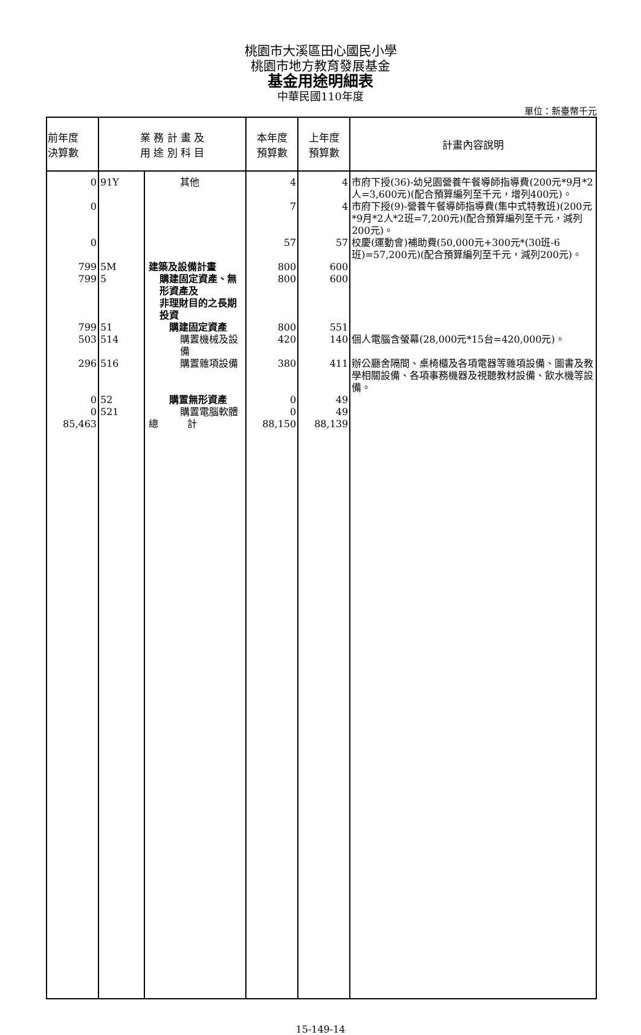桃園市大溪區田心國民小學
桃園市地方教育發展基金
基金用途明細表
中華民國110年度
單位：新臺幣千元
| 前年度 決算數 | 業 務 計 畫 及 用 途 別 科 目 | | 本年度 預算數 | 上年度 預算數 | 計畫內容說明 |
| --- | --- | --- | --- | --- | --- |
| 0 | 91Y | 其他 | 4 | 4 | 市府下授(36)-幼兒園營養午餐導師指導費(200元*9月*2人=3,600元)(配合預算編列至千元，增列400元)。 |
| 0 | | | 7 | 4 | 市府下授(9)-營養午餐導師指導費(集中式特教班)(200元*9月*2人*2班=7,200元)(配合預算編列至千元，減列200元)。 |
| 0 | | | 57 | 57 | 校慶(運動會)補助費(50,000元+300元*(30班-6班)=57,200元)(配合預算編列至千元，減列200元)。 |
| 799 | 5M | 建築及設備計畫 | 800 | 600 | |
| 799 | 5 | 購建固定資產、無形資產及 非理財目的之長期投資 | 800 | 600 | |
| 799 | 51 | 購建固定資產 | 800 | 551 | |
| 503 | 514 | 購置機械及設備 | 420 | 140 | 個人電腦含螢幕(28,000元*15台=420,000元)。 |
| 296 | 516 | 購置雜項設備 | 380 | 411 | 辦公廳舍隔間、桌椅櫃及各項電器等雜項設備、圖書及教學相關設備、各項事務機器及視聽教材設備、飲水機等設備。 |
| 0 | 52 | 購置無形資產 | 0 | 49 | |
| 0 | 521 | 購置電腦軟體 | 0 | 49 | |
| 85,463 | | 總 計 | 88,150 | 88,139 | |
15-149-14